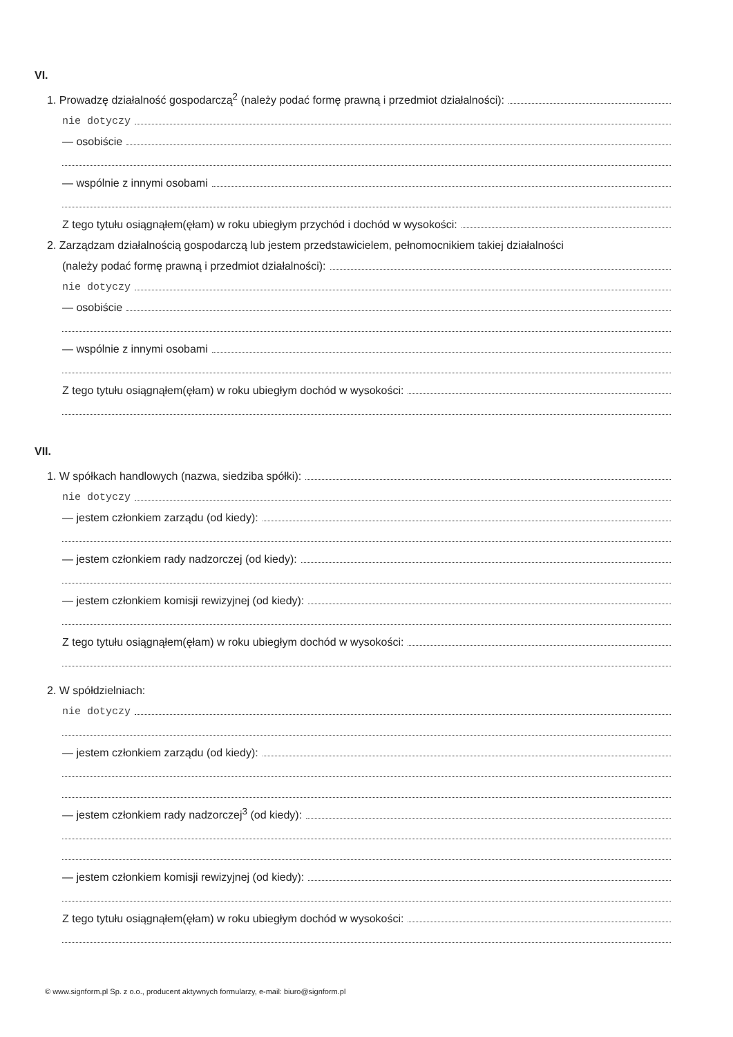VI.
1. Prowadzę działalność gospodarczą<sup>2</sup> (należy podać formę prawną i przedmiot działalności):
nie dotyczy
— osobiście
— wspólnie z innymi osobami
Z tego tytułu osiągnąłem(ęłam) w roku ubiegłym przychód i dochód w wysokości:
2. Zarządzam działalnością gospodarczą lub jestem przedstawicielem, pełnomocnikiem takiej działalności
(należy podać formę prawną i przedmiot działalności):
nie dotyczy
— osobiście
— wspólnie z innymi osobami
Z tego tytułu osiągnąłem(ęłam) w roku ubiegłym dochód w wysokości:
VII.
1. W spółkach handlowych (nazwa, siedziba spółki):
nie dotyczy
— jestem członkiem zarządu (od kiedy):
— jestem członkiem rady nadzorczej (od kiedy):
— jestem członkiem komisji rewizyjnej (od kiedy):
Z tego tytułu osiągnąłem(ęłam) w roku ubiegłym dochód w wysokości:
2. W spółdzielniach:
nie dotyczy
— jestem członkiem zarządu (od kiedy):
— jestem członkiem rady nadzorczej<sup>3</sup> (od kiedy):
— jestem członkiem komisji rewizyjnej (od kiedy):
Z tego tytułu osiągnąłem(ęłam) w roku ubiegłym dochód w wysokości:
© www.signform.pl Sp. z o.o., producent aktywnych formularzy, e-mail: biuro@signform.pl